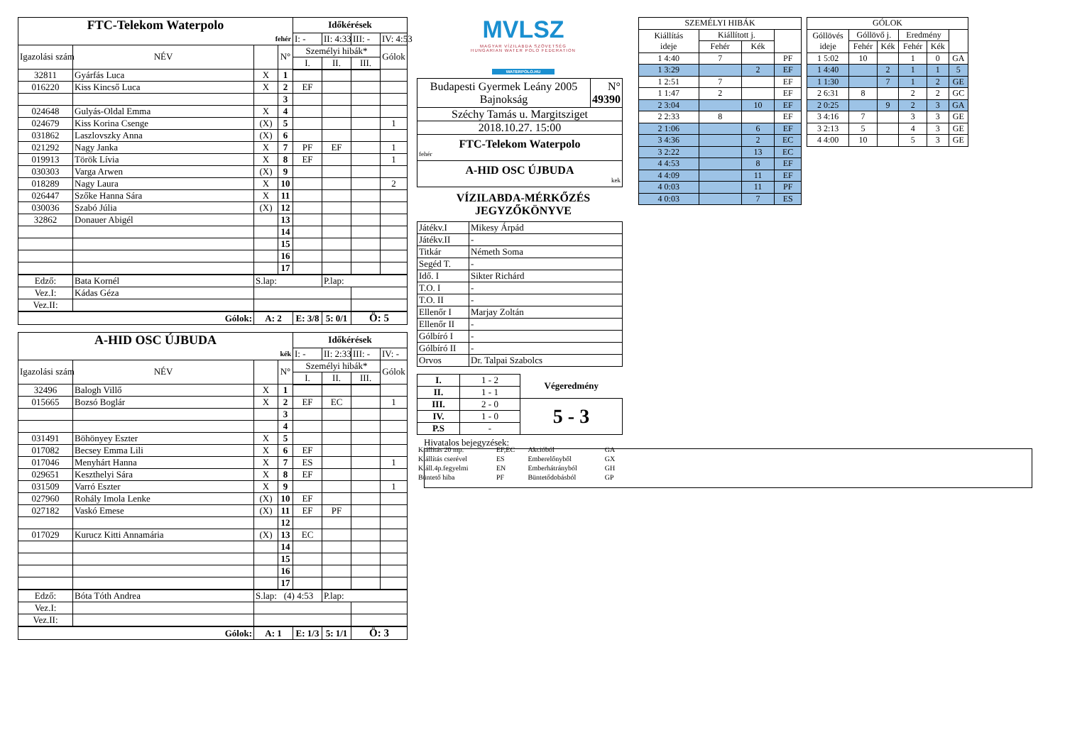| FTC-Telekom Waterpolo | | | | Időkérések | | | |
| fehér | | | | I: - | II: 4:33 | III: - | IV: 4:53 |
| Igazolási szám | NÉV | | N° | Személyi hibák* | | | Gólok |
| | | | | I. | II. | III. | |
| 32811 | Gyárfás Luca | X | 1 | | | | |
| 016220 | Kiss Kincső Luca | X | 2 | EF | | | |
| | | | 3 | | | | |
| 024648 | Gulyás-Oldal Emma | X | 4 | | | | |
| 024679 | Kiss Korina Csenge | (X) | 5 | | | | 1 |
| 031862 | Laszlovszky Anna | (X) | 6 | | | | |
| 021292 | Nagy Janka | X | 7 | PF | EF | | 1 |
| 019913 | Török Lívia | X | 8 | EF | | | 1 |
| 030303 | Varga Arwen | (X) | 9 | | | | |
| 018289 | Nagy Laura | X | 10 | | | | 2 |
| 026447 | Szőke Hanna Sára | X | 11 | | | | |
| 030036 | Szabó Júlia | (X) | 12 | | | | |
| 32862 | Donauer Abigél | | 13 | | | | |
| | | | 14 | | | | |
| | | | 15 | | | | |
| | | | 16 | | | | |
| | | | 17 | | | | |
| Edző: | Bata Kornél | S.lap: | | | P.lap: | | |
| Vez.I: | Kádas Géza | | | | | | |
| Vez.II: | | | | | | | |
| Gólok: | | A: 2 | | E: 3/8 | 5: 0/1 | Ö: 5 | |
| A-HID OSC ÚJBUDA | | | | Időkérések | | | |
| kék | | | | I: - | II: 2:33 | III: - | IV: - |
| Igazolási szám | NÉV | | N° | Személyi hibák* | | | Gólok |
| | | | | I. | II. | III. | |
| 32496 | Balogh Villő | X | 1 | | | | |
| 015665 | Bozsó Boglár | X | 2 | EF | EC | | 1 |
| | | | 3 | | | | |
| | | | 4 | | | | |
| 031491 | Böhönyey Eszter | X | 5 | | | | |
| 017082 | Becsey Emma Lili | X | 6 | EF | | | |
| 017046 | Menyhárt Hanna | X | 7 | ES | | | 1 |
| 029651 | Keszthelyi Sára | X | 8 | EF | | | |
| 031509 | Varró Eszter | X | 9 | | | | 1 |
| 027960 | Rohály Imola Lenke | (X) | 10 | EF | | | |
| 027182 | Vaskó Emese | (X) | 11 | EF | PF | | |
| | | | 12 | | | | |
| 017029 | Kurucz Kitti Annamária | (X) | 13 | EC | | | |
| | | | 14 | | | | |
| | | | 15 | | | | |
| | | | 16 | | | | |
| | | | 17 | | | | |
| Edző: | Bóta Tóth Andrea | S.lap: (4) 4:53 | | | P.lap: | | |
| Vez.I: | | | | | | | |
| Vez.II: | | | | | | | |
| Gólok: | | A: 1 | | E: 1/3 | 5: 1/1 | Ö: 3 | |
MVLSZ
MAGYAR VÍZILABDA SZÖVETSÉG
HUNGARIAN WATER POLO FEDERATION
WATERPOLO.HU
| Budapesti Gyermek Leány 2005 Bajnokság | N° 49390 |
| Széchy Tamás u. Margitsziget | |
| 2018.10.27. 15:00 | |
| FTC-Telekom Waterpolo fehér | |
| A-HID OSC ÚJBUDA kek | |
VÍZILABDA-MÉRKŐZÉS
JEGYZŐKÖNYVE
| Játékv.I | Mikesy Árpád |
| Játékv.II | - |
| Titkár | Németh Soma |
| Segéd T. | - |
| Idő. I | Sikter Richárd |
| T.O. I | - |
| T.O. II | - |
| Ellenőr I | Marjay Zoltán |
| Ellenőr II | - |
| Gólbíró I | - |
| Gólbíró II | - |
| Orvos | Dr. Talpai Szabolcs |
| I. | 1 - 2 | Végeredmény |
| II. | 1 - 1 | |
| III. | 2 - 0 | 5 - 3 |
| IV. | 1 - 0 | |
| P.S | - | |
| Kiállítás 20 mp. | EF,EC | Akcióból | GA |
| Kiállítás cserével | ES | Emberelőnyből | GX |
| Kiáll.4p.fegyelmi | EN | Emberhátrányból | GH |
| Büntető hiba | PF | Büntetődobásból | GP |
| SZEMÉLYI HIBÁK | | | |
| Kiállítás ideje | Kiállított j. | | |
| | Fehér | Kék | |
| 1 4:40 | 7 | | PF |
| 1 3:29 | | 2 | EF |
| 1 2:51 | 7 | | EF |
| 1 1:47 | 2 | | EF |
| 2 3:04 | | 10 | EF |
| 2 2:33 | 8 | | EF |
| 2 1:06 | | 6 | EF |
| 3 4:36 | | 2 | EC |
| 3 2:22 | | 13 | EC |
| 4 4:53 | | 8 | EF |
| 4 4:09 | | 11 | EF |
| 4 0:03 | | 11 | PF |
| 4 0:03 | | 7 | ES |
| GÓLOK | | | | | |
| Góllövés ideje | Góllövő j. | | Eredmény | | |
| | Fehér | Kék | Fehér | Kék | |
| 1 5:02 | 10 | | 1 | 0 | GA |
| 1 4:40 | | 2 | 1 | 1 | 5 |
| 1 1:30 | | 7 | 1 | 2 | GE |
| 2 6:31 | 8 | | 2 | 2 | GC |
| 2 0:25 | | 9 | 2 | 3 | GA |
| 3 4:16 | 7 | | 3 | 3 | GE |
| 3 2:13 | 5 | | 4 | 3 | GE |
| 4 4:00 | 10 | | 5 | 3 | GE |
Hivatalos bejegyzések: